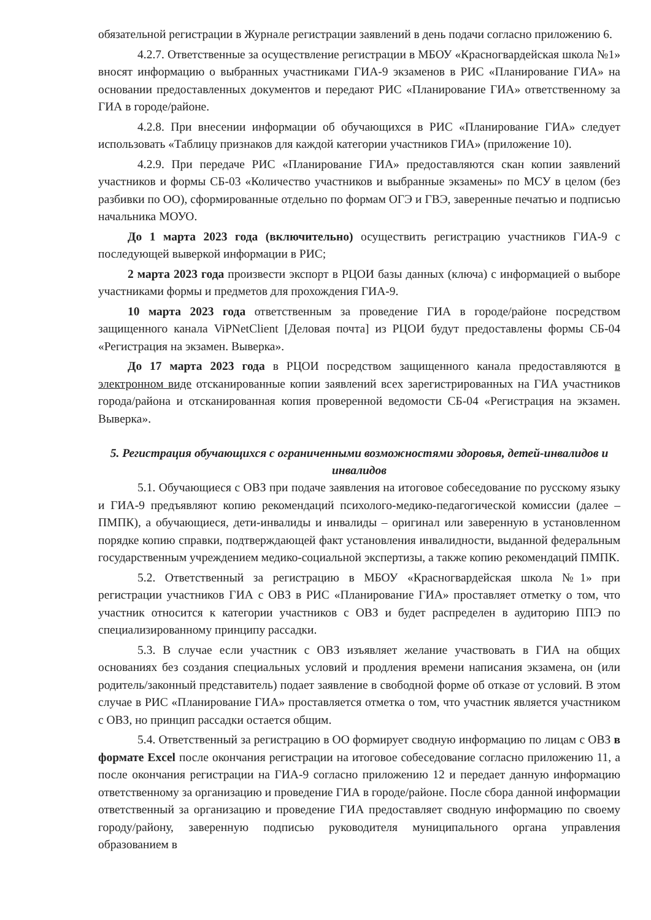обязательной регистрации в Журнале регистрации заявлений в день подачи согласно приложению 6.
4.2.7. Ответственные за осуществление регистрации в МБОУ «Красногвардейская школа №1» вносят информацию о выбранных участниками ГИА-9 экзаменов в РИС «Планирование ГИА» на основании предоставленных документов и передают РИС «Планирование ГИА» ответственному за ГИА в городе/районе.
4.2.8. При внесении информации об обучающихся в РИС «Планирование ГИА» следует использовать «Таблицу признаков для каждой категории участников ГИА» (приложение 10).
4.2.9. При передаче РИС «Планирование ГИА» предоставляются скан копии заявлений участников и формы СБ-03 «Количество участников и выбранные экзамены» по МСУ в целом (без разбивки по ОО), сформированные отдельно по формам ОГЭ и ГВЭ, заверенные печатью и подписью начальника МОУО.
До 1 марта 2023 года (включительно) осуществить регистрацию участников ГИА-9 с последующей выверкой информации в РИС;
2 марта 2023 года произвести экспорт в РЦОИ базы данных (ключа) с информацией о выборе участниками формы и предметов для прохождения ГИА-9.
10 марта 2023 года ответственным за проведение ГИА в городе/районе посредством защищенного канала ViPNetClient [Деловая почта] из РЦОИ будут предоставлены формы СБ-04 «Регистрация на экзамен. Выверка».
До 17 марта 2023 года в РЦОИ посредством защищенного канала предоставляются в электронном виде отсканированные копии заявлений всех зарегистрированных на ГИА участников города/района и отсканированная копия проверенной ведомости СБ-04 «Регистрация на экзамен. Выверка».
5. Регистрация обучающихся с ограниченными возможностями здоровья, детей-инвалидов и инвалидов
5.1. Обучающиеся с ОВЗ при подаче заявления на итоговое собеседование по русскому языку и ГИА-9 предъявляют копию рекомендаций психолого-медико-педагогической комиссии (далее – ПМПК), а обучающиеся, дети-инвалиды и инвалиды – оригинал или заверенную в установленном порядке копию справки, подтверждающей факт установления инвалидности, выданной федеральным государственным учреждением медико-социальной экспертизы, а также копию рекомендаций ПМПК.
5.2. Ответственный за регистрацию в МБОУ «Красногвардейская школа №1» при регистрации участников ГИА с ОВЗ в РИС «Планирование ГИА» проставляет отметку о том, что участник относится к категории участников с ОВЗ и будет распределен в аудиторию ППЭ по специализированному принципу рассадки.
5.3. В случае если участник с ОВЗ изъявляет желание участвовать в ГИА на общих основаниях без создания специальных условий и продления времени написания экзамена, он (или родитель/законный представитель) подает заявление в свободной форме об отказе от условий. В этом случае в РИС «Планирование ГИА» проставляется отметка о том, что участник является участником с ОВЗ, но принцип рассадки остается общим.
5.4. Ответственный за регистрацию в ОО формирует сводную информацию по лицам с ОВЗ в формате Excel после окончания регистрации на итоговое собеседование согласно приложению 11, а после окончания регистрации на ГИА-9 согласно приложению 12 и передает данную информацию ответственному за организацию и проведение ГИА в городе/районе. После сбора данной информации ответственный за организацию и проведение ГИА предоставляет сводную информацию по своему городу/району, заверенную подписью руководителя муниципального органа управления образованием в